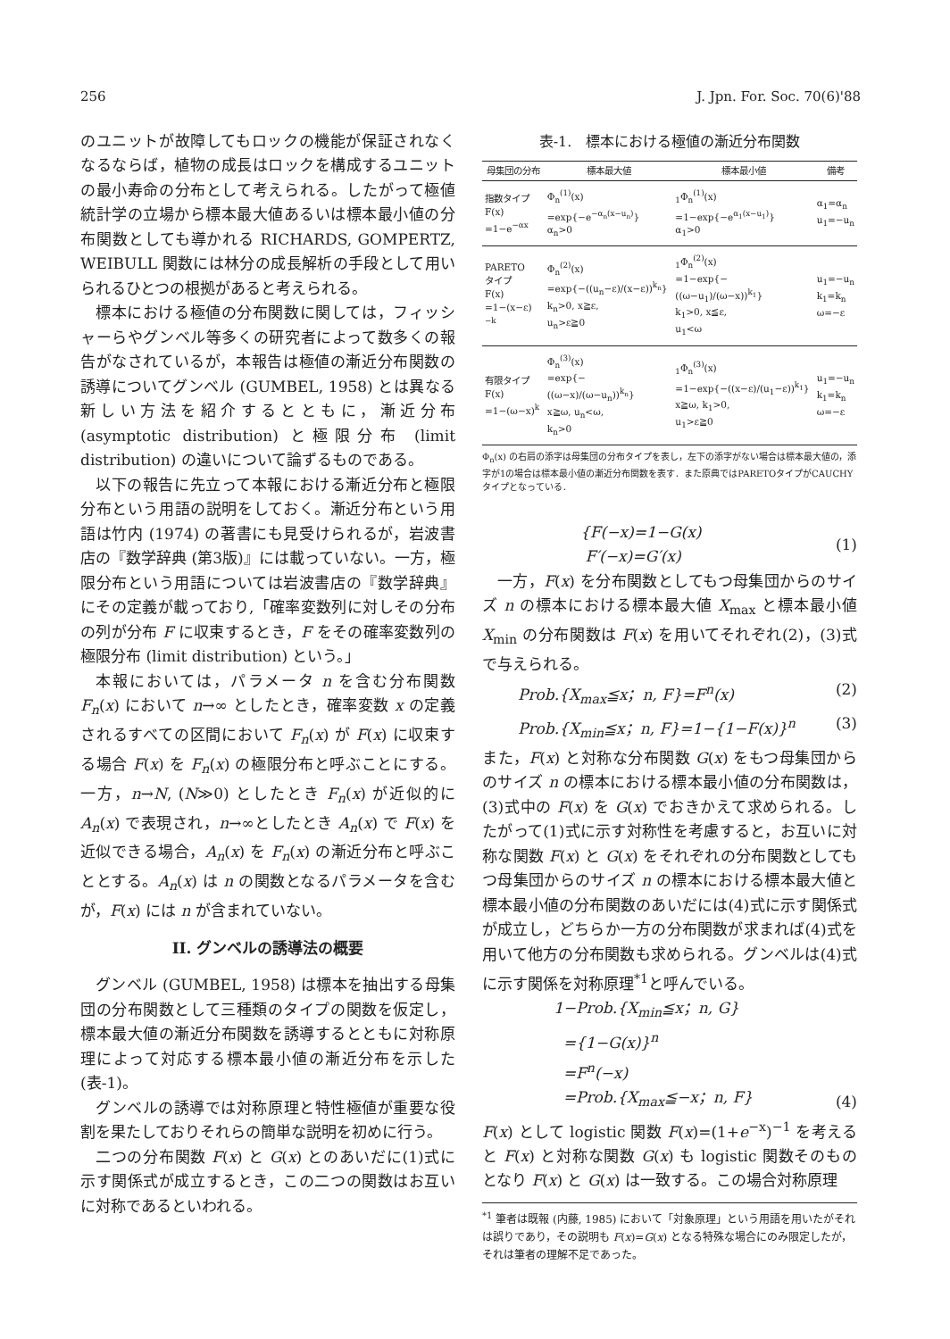256 J. Jpn. For. Soc. 70(6)'88
のユニットが故障してもロックの機能が保証されなくなるならば，植物の成長はロックを構成するユニットの最小寿命の分布として考えられる。したがって極値統計学の立場から標本最大値あるいは標本最小値の分布関数としても導かれる RICHARDS, GOMPERTZ, WEIBULL 関数には林分の成長解析の手段として用いられるひとつの根拠があると考えられる。
標本における極値の分布関数に関しては，フィッシャーらやグンベル等多くの研究者によって数多くの報告がなされているが，本報告は極値の漸近分布関数の誘導についてグンベル (GUMBEL, 1958) とは異なる新しい方法を紹介するとともに，漸近分布 (asymptotic distribution) と極限分布 (limit distribution) の違いについて論ずるものである。
以下の報告に先立って本報における漸近分布と極限分布という用語の説明をしておく。漸近分布という用語は竹内 (1974) の著書にも見受けられるが，岩波書店の『数学辞典 (第3版)』には載っていない。一方，極限分布という用語については岩波書店の『数学辞典』にその定義が載っており,「確率変数列に対しその分布の列が分布 F に収束するとき，F をその確率変数列の極限分布 (limit distribution) という。」
本報においては，パラメータ n を含む分布関数 F<sub>n</sub>(x) において n→∞ としたとき，確率変数 x の定義されるすべての区間において F<sub>n</sub>(x) が F(x) に収束する場合 F(x) を F<sub>n</sub>(x) の極限分布と呼ぶことにする。一方，n→N, (N≫0) としたとき F<sub>n</sub>(x) が近似的に A<sub>n</sub>(x) で表現され，n→∞としたとき A<sub>n</sub>(x) で F(x) を近似できる場合，A<sub>n</sub>(x) を F<sub>n</sub>(x) の漸近分布と呼ぶこととする。A<sub>n</sub>(x) は n の関数となるパラメータを含むが，F(x) には n が含まれていない。
II. グンベルの誘導法の概要
グンベル (GUMBEL, 1958) は標本を抽出する母集団の分布関数として三種類のタイプの関数を仮定し，標本最大値の漸近分布関数を誘導するとともに対称原理によって対応する標本最小値の漸近分布を示した(表-1)。
グンベルの誘導では対称原理と特性極値が重要な役割を果たしておりそれらの簡単な説明を初めに行う。
二つの分布関数 F(x) と G(x) とのあいだに(1)式に示す関係式が成立するとき，この二つの関数はお互いに対称であるといわれる。
表-1.　標本における極値の漸近分布関数
| 母集団の分布 | 標本最大値 | 標本最小値 | 備考 |
| --- | --- | --- | --- |
| 指数タイプ F(x) =1−e<sup>−αx</sup> | Φ<sub>n</sub><sup>(1)</sup>(x) =exp{−e<sup>−α<sub>n</sub>(x−u<sub>n</sub>)</sup>} α<sub>n</sub>>0 | <sub>1</sub>Φ<sub>n</sub><sup>(1)</sup>(x) =1−exp{−e<sup>α<sub>1</sub>(x−u<sub>1</sub>)</sup>} α<sub>1</sub>>0 | α<sub>1</sub>=α<sub>n</sub> u<sub>1</sub>=−u<sub>n</sub> |
| PARETO タイプ F(x) =1−(x−ε)<sup>−k</sup> | Φ<sub>n</sub><sup>(2)</sup>(x) =exp{−((u<sub>n</sub>−ε)/(x−ε))<sup>k<sub>n</sub></sup>} k<sub>n</sub>>0, x≧ε, u<sub>n</sub>>ε≧0 | <sub>1</sub>Φ<sub>n</sub><sup>(2)</sup>(x) =1−exp{−((ω−u<sub>1</sub>)/(ω−x))<sup>k<sub>1</sub></sup>} k<sub>1</sub>>0, x≦ε, u<sub>1</sub><ω | u<sub>1</sub>=−u<sub>n</sub> k<sub>1</sub>=k<sub>n</sub> ω=−ε |
| 有限タイプ F(x) =1−(ω−x)<sup>k</sup> | Φ<sub>n</sub><sup>(3)</sup>(x) =exp{−((ω−x)/(ω−u<sub>n</sub>))<sup>k<sub>n</sub></sup>} x≧ω, u<sub>n</sub><ω, k<sub>n</sub>>0 | <sub>1</sub>Φ<sub>n</sub><sup>(3)</sup>(x) =1−exp{−((x−ε)/(u<sub>1</sub>−ε))<sup>k<sub>1</sub></sup>} x≧ω, k<sub>1</sub>>0, u<sub>1</sub>>ε≧0 | u<sub>1</sub>=−u<sub>n</sub> k<sub>1</sub>=k<sub>n</sub> ω=−ε |
Φ<sub>n</sub>(x) の右肩の添字は母集団の分布タイプを表し，左下の添字がない場合は標本最大値の，添字が1の場合は標本最小値の漸近分布関数を表す．また原典ではPARETOタイプがCAUCHYタイプとなっている．
{F(−x)=1−G(x)
F′(−x)=G′(x) (1)
一方，F(x) を分布関数としてもつ母集団からのサイズ n の標本における標本最大値 X<sub>max</sub> と標本最小値 X<sub>min</sub> の分布関数は F(x) を用いてそれぞれ(2)，(3)式で与えられる。
Prob.{X<sub>max</sub>≦x；n, F}=F<sup>n</sup>(x) (2)
Prob.{X<sub>min</sub>≦x；n, F}=1−{1−F(x)}<sup>n</sup> (3)
また，F(x) と対称な分布関数 G(x) をもつ母集団からのサイズ n の標本における標本最小値の分布関数は，(3)式中の F(x) を G(x) でおきかえて求められる。したがって(1)式に示す対称性を考慮すると，お互いに対称な関数 F(x) と G(x) をそれぞれの分布関数としてもつ母集団からのサイズ n の標本における標本最大値と標本最小値の分布関数のあいだには(4)式に示す関係式が成立し，どちらか一方の分布関数が求まれば(4)式を用いて他方の分布関数も求められる。グンベルは(4)式に示す関係を対称原理<sup>*1</sup>と呼んでいる。
1−Prob.{X<sub>min</sub>≦x；n, G}
={1−G(x)}<sup>n</sup>
=F<sup>n</sup>(−x)
=Prob.{X<sub>max</sub>≦−x；n, F} (4)
F(x) として logistic 関数 F(x)=(1+e<sup>−x</sup>)<sup>−1</sup> を考えると F(x) と対称な関数 G(x) も logistic 関数そのものとなり F(x) と G(x) は一致する。この場合対称原理
<sup>*1</sup> 筆者は既報 (内藤, 1985) において「対象原理」という用語を用いたがそれは誤りであり，その説明も F(x)=G(x) となる特殊な場合にのみ限定したが，それは筆者の理解不足であった。